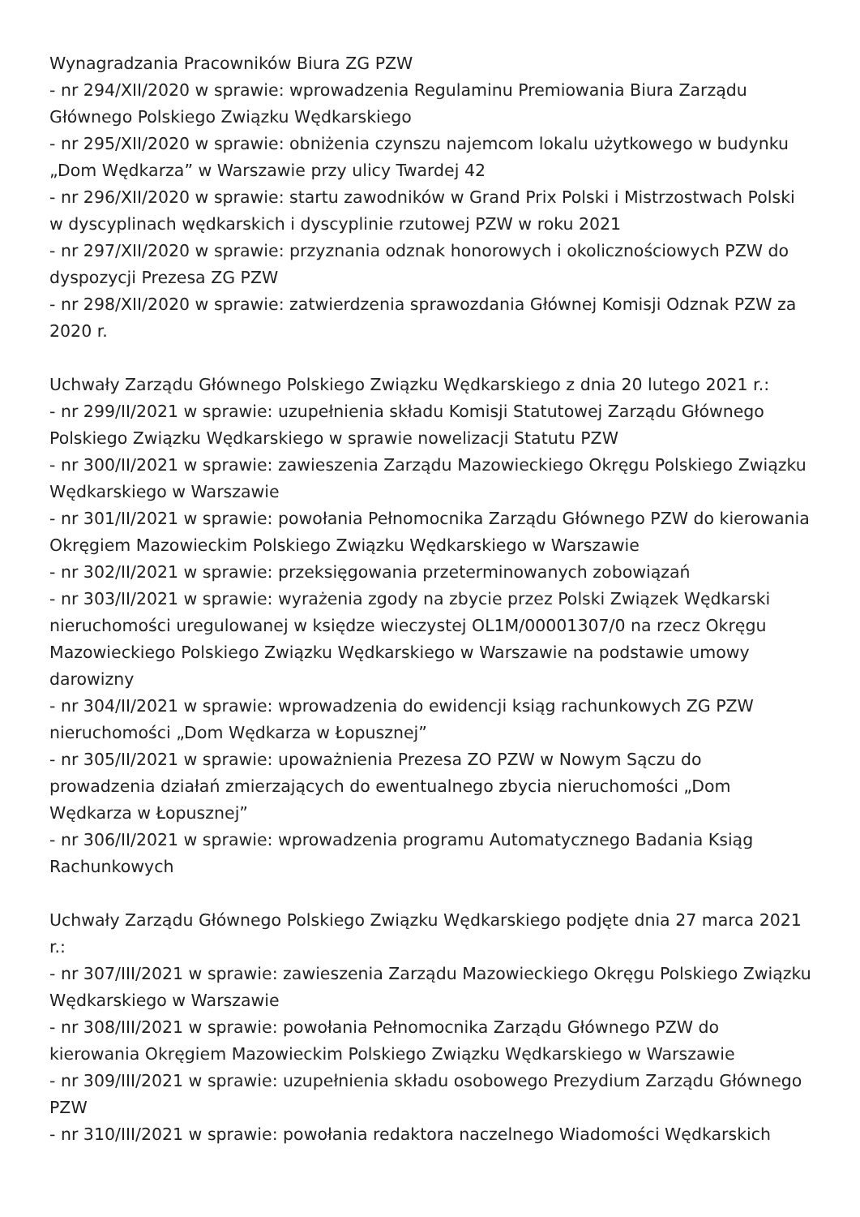Wynagradzania Pracowników Biura ZG PZW
- nr 294/XII/2020 w sprawie: wprowadzenia Regulaminu Premiowania Biura Zarządu Głównego Polskiego Związku Wędkarskiego
- nr 295/XII/2020 w sprawie: obniżenia czynszu najemcom lokalu użytkowego w budynku „Dom Wędkarza” w Warszawie przy ulicy Twardej 42
- nr 296/XII/2020 w sprawie: startu zawodników w Grand Prix Polski i Mistrzostwach Polski w dyscyplinach wędkarskich i dyscyplinie rzutowej PZW w roku 2021
- nr 297/XII/2020 w sprawie: przyznania odznak honorowych i okolicznościowych PZW do dyspozycji Prezesa ZG PZW
- nr 298/XII/2020 w sprawie: zatwierdzenia sprawozdania Głównej Komisji Odznak PZW za 2020 r.
Uchwały Zarządu Głównego Polskiego Związku Wędkarskiego z dnia 20 lutego 2021 r.:
- nr 299/II/2021 w sprawie: uzupełnienia składu Komisji Statutowej Zarządu Głównego Polskiego Związku Wędkarskiego w sprawie nowelizacji Statutu PZW
- nr 300/II/2021 w sprawie: zawieszenia Zarządu Mazowieckiego Okręgu Polskiego Związku Wędkarskiego w Warszawie
- nr 301/II/2021 w sprawie: powołania Pełnomocnika Zarządu Głównego PZW do kierowania Okręgiem Mazowieckim Polskiego Związku Wędkarskiego w Warszawie
- nr 302/II/2021 w sprawie: przeksięgowania przeterminowanych zobowiązań
- nr 303/II/2021 w sprawie: wyrażenia zgody na zbycie przez Polski Związek Wędkarski nieruchomości uregulowanej w księdze wieczystej OL1M/00001307/0 na rzecz Okręgu Mazowieckiego Polskiego Związku Wędkarskiego w Warszawie na podstawie umowy darowizny
- nr 304/II/2021 w sprawie: wprowadzenia do ewidencji ksiąg rachunkowych ZG PZW nieruchomości „Dom Wędkarza w Łopusznej”
- nr 305/II/2021 w sprawie: upoważnienia Prezesa ZO PZW w Nowym Sączu do prowadzenia działań zmierzających do ewentualnego zbycia nieruchomości „Dom Wędkarza w Łopusznej”
- nr 306/II/2021 w sprawie: wprowadzenia programu Automatycznego Badania Ksiąg Rachunkowych
Uchwały Zarządu Głównego Polskiego Związku Wędkarskiego podjęte dnia 27 marca 2021 r.:
- nr 307/III/2021 w sprawie: zawieszenia Zarządu Mazowieckiego Okręgu Polskiego Związku Wędkarskiego w Warszawie
- nr 308/III/2021 w sprawie: powołania Pełnomocnika Zarządu Głównego PZW do kierowania Okręgiem Mazowieckim Polskiego Związku Wędkarskiego w Warszawie
- nr 309/III/2021 w sprawie: uzupełnienia składu osobowego Prezydium Zarządu Głównego PZW
- nr 310/III/2021 w sprawie: powołania redaktora naczelnego Wiadomości Wędkarskich